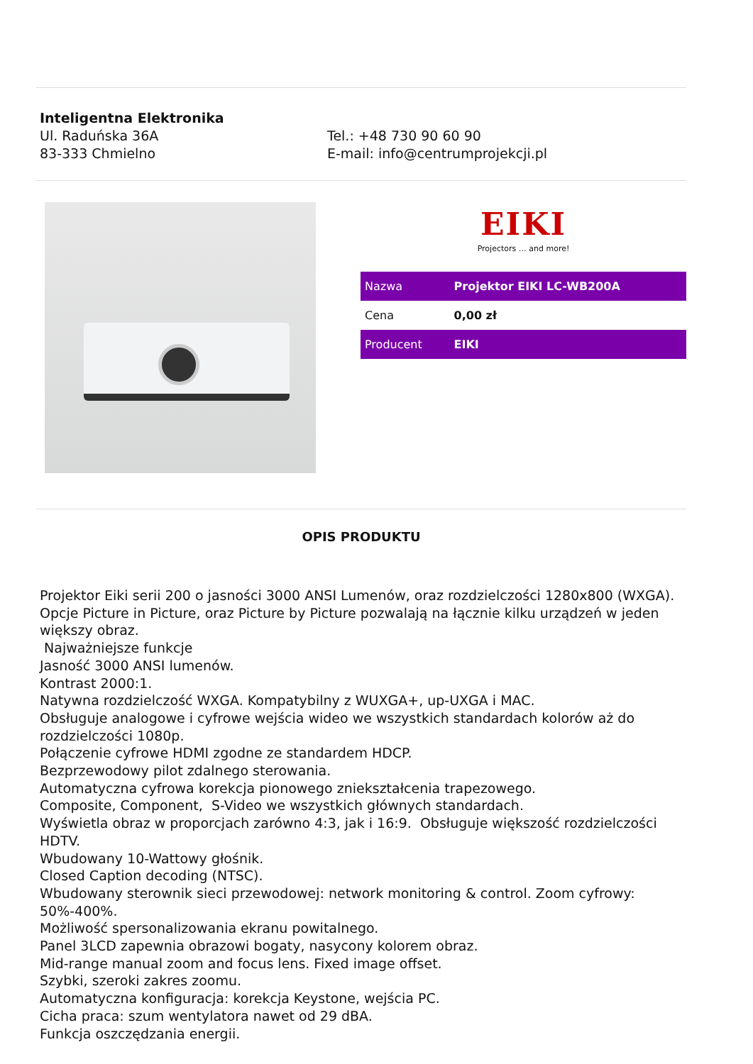Inteligentna Elektronika
Ul. Raduńska 36A
83-333 Chmielno
Tel.: +48 730 90 60 90
E-mail: info@centrumprojekcji.pl
EIKI
Projectors … and more!
| Nazwa | Projektor EIKI LC-WB200A |
| Cena | 0,00 zł |
| Producent | EIKI |
OPIS PRODUKTU
Projektor Eiki serii 200 o jasności 3000 ANSI Lumenów, oraz rozdzielczości 1280x800 (WXGA). Opcje Picture in Picture, oraz Picture by Picture pozwalają na łącznie kilku urządzeń w jeden większy obraz.
Najważniejsze funkcje
Jasność 3000 ANSI lumenów.
Kontrast 2000:1.
Natywna rozdzielczość WXGA. Kompatybilny z WUXGA+, up-UXGA i MAC.
Obsługuje analogowe i cyfrowe wejścia wideo we wszystkich standardach kolorów aż do rozdzielczości 1080p.
Połączenie cyfrowe HDMI zgodne ze standardem HDCP.
Bezprzewodowy pilot zdalnego sterowania.
Automatyczna cyfrowa korekcja pionowego zniekształcenia trapezowego.
Composite, Component, S-Video we wszystkich głównych standardach.
Wyświetla obraz w proporcjach zarówno 4:3, jak i 16:9. Obsługuje większość rozdzielczości HDTV.
Wbudowany 10-Wattowy głośnik.
Closed Caption decoding (NTSC).
Wbudowany sterownik sieci przewodowej: network monitoring & control. Zoom cyfrowy: 50%-400%.
Możliwość spersonalizowania ekranu powitalnego.
Panel 3LCD zapewnia obrazowi bogaty, nasycony kolorem obraz.
Mid-range manual zoom and focus lens. Fixed image offset.
Szybki, szeroki zakres zoomu.
Automatyczna konfiguracja: korekcja Keystone, wejścia PC.
Cicha praca: szum wentylatora nawet od 29 dBA.
Funkcja oszczędzania energii.